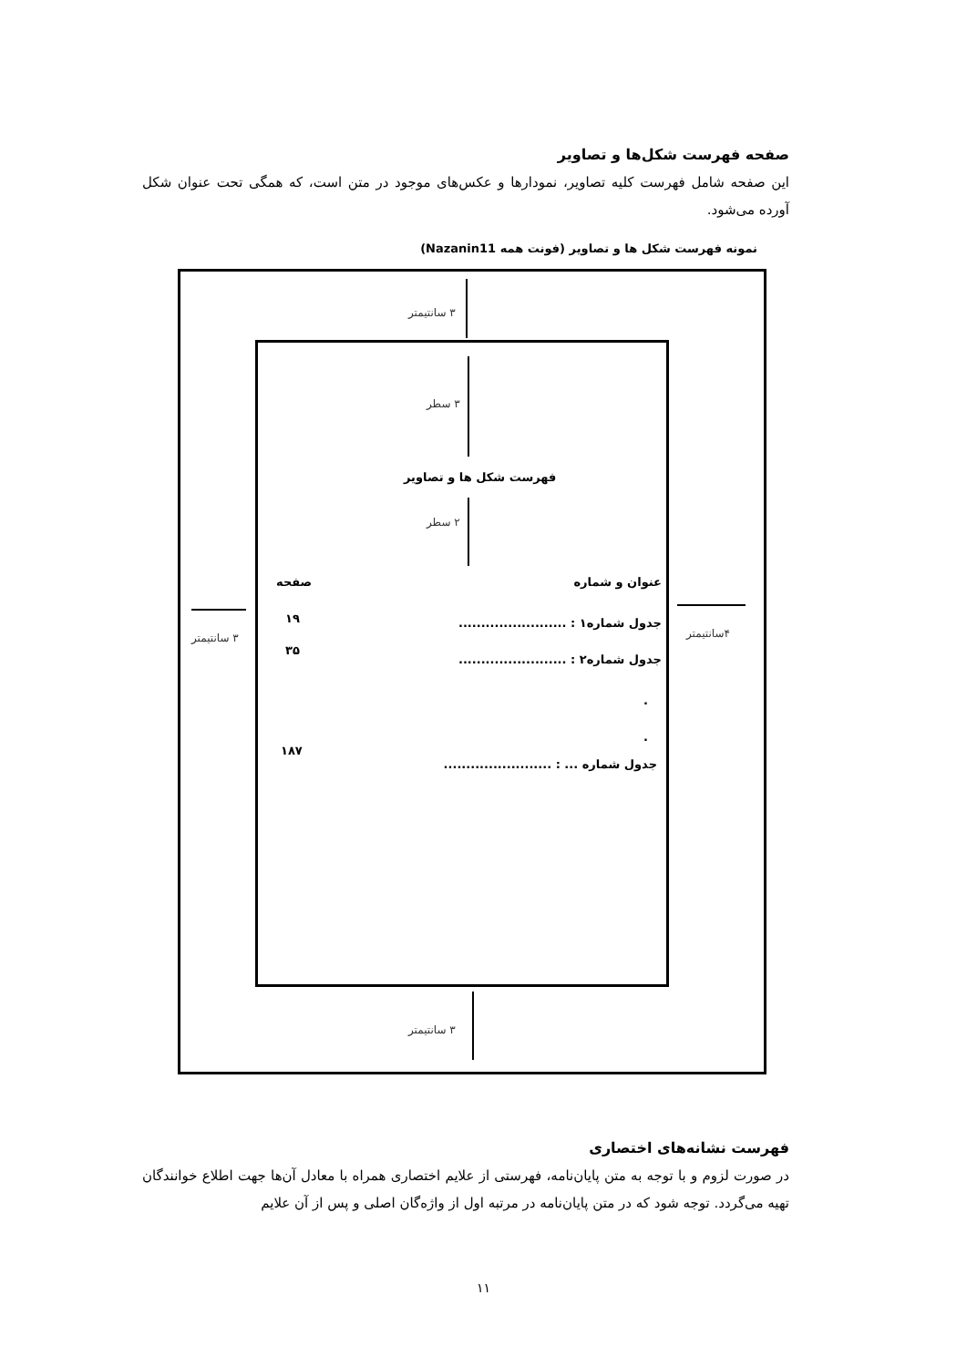صفحه فهرست شکل‌ها و تصاویر
این صفحه شامل فهرست کلیه تصاویر، نمودارها و عکس‌های موجود در متن است، که همگی تحت عنوان شکل آورده می‌شود.
نمونه فهرست شکل ها و تصاویر (فونت همه Nazanin11)
۳ سانتیمتر
۳ سطر
فهرست شکل ها و تصاویر
۲ سطر
صفحه عنوان و شماره
۱۹ جدول شماره۱ : ........................
۳۵
جدول شماره۲ : ........................
.
.
۱۸۷
جدول شماره ... : ........................
۳ سانتیمتر ۴سانتیمتر
۳ سانتیمتر
فهرست نشانه‌های اختصاری
در صورت لزوم و با توجه به متن پایان‌نامه، فهرستی از علایم اختصاری همراه با معادل آن‌ها جهت اطلاع خوانندگان تهیه می‌گردد. توجه شود که در متن پایان‌نامه در مرتبه اول از واژه‌گان اصلی و پس از آن علایم
۱۱